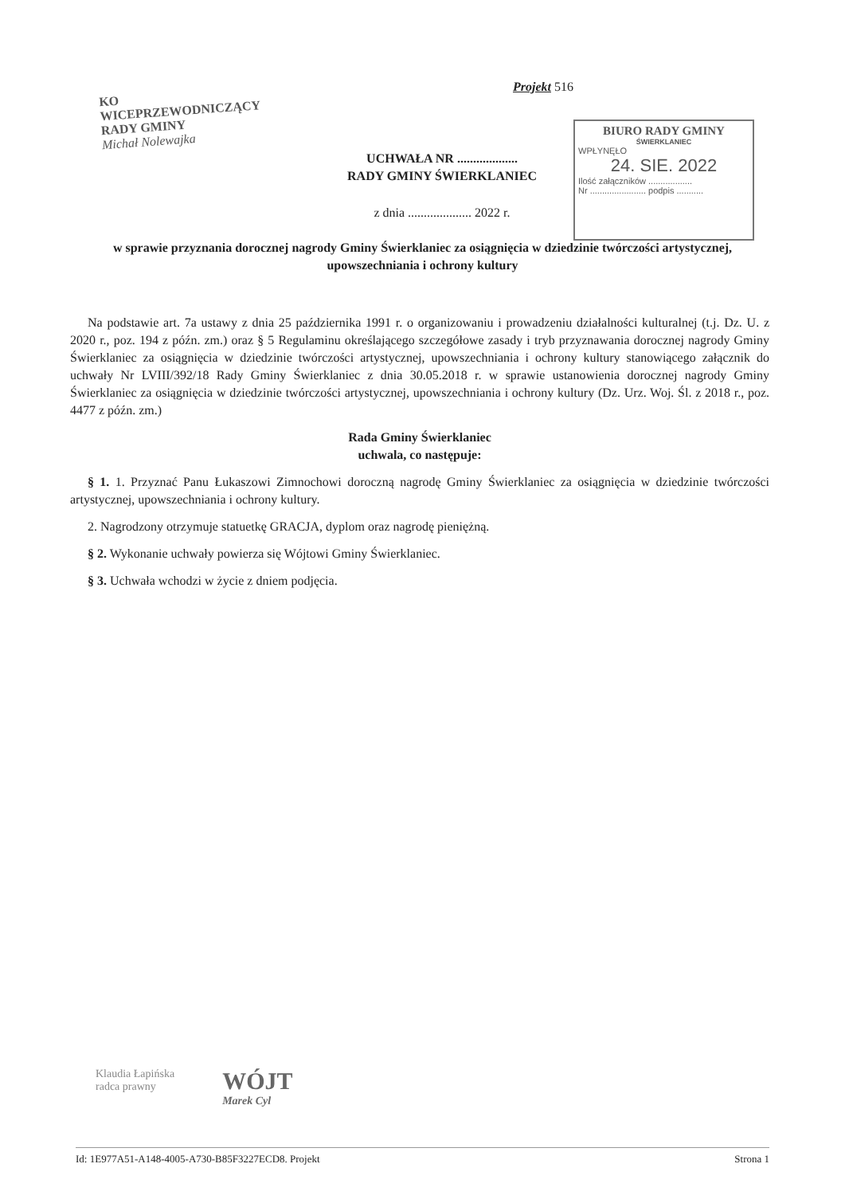KO
WICEPRZEWODNICZĄCY
RADY GMINY
Michał Nolewajka
Projekt 516
UCHWAŁA NR ...................
RADY GMINY ŚWIERKLANIEC
z dnia .................... 2022 r.
BIURO RADY GMINY
ŚWIERKLANIEC
WPŁYNĘŁO
24. SIE. 2022
Ilość załączników ..................
Nr ....................... podpis ...........
w sprawie przyznania dorocznej nagrody Gminy Świerklaniec za osiągnięcia w dziedzinie twórczości artystycznej, upowszechniania i ochrony kultury
Na podstawie art. 7a ustawy z dnia 25 października 1991 r. o organizowaniu i prowadzeniu działalności kulturalnej (t.j. Dz. U. z 2020 r., poz. 194 z późn. zm.) oraz § 5 Regulaminu określającego szczegółowe zasady i tryb przyznawania dorocznej nagrody Gminy Świerklaniec za osiągnięcia w dziedzinie twórczości artystycznej, upowszechniania i ochrony kultury stanowiącego załącznik do uchwały Nr LVIII/392/18 Rady Gminy Świerklaniec z dnia 30.05.2018 r. w sprawie ustanowienia dorocznej nagrody Gminy Świerklaniec za osiągnięcia w dziedzinie twórczości artystycznej, upowszechniania i ochrony kultury (Dz. Urz. Woj. Śl. z 2018 r., poz. 4477 z późn. zm.)
Rada Gminy Świerklaniec
uchwala, co następuje:
§ 1. 1. Przyznać Panu Łukaszowi Zimnochowi doroczną nagrodę Gminy Świerklaniec za osiągnięcia w dziedzinie twórczości artystycznej, upowszechniania i ochrony kultury.
2. Nagrodzony otrzymuje statuetkę GRACJA, dyplom oraz nagrodę pieniężną.
§ 2. Wykonanie uchwały powierza się Wójtowi Gminy Świerklaniec.
§ 3. Uchwała wchodzi w życie z dniem podjęcia.
Klaudia Łapińska
radca prawny
WÓJT
Marek Cyl
Id: 1E977A51-A148-4005-A730-B85F3227ECD8. Projekt Strona 1